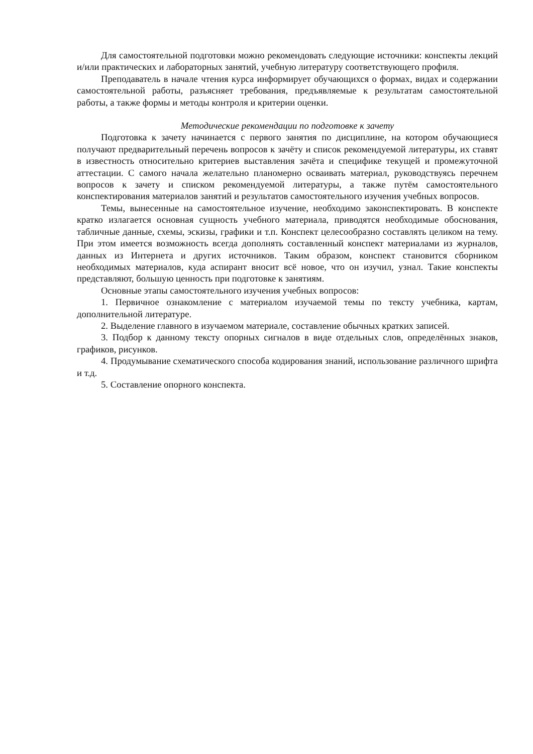Для самостоятельной подготовки можно рекомендовать следующие источники: конспекты лекций и/или практических и лабораторных занятий, учебную литературу соответствующего профиля.
Преподаватель в начале чтения курса информирует обучающихся о формах, видах и содержании самостоятельной работы, разъясняет требования, предъявляемые к результатам самостоятельной работы, а также формы и методы контроля и критерии оценки.
Методические рекомендации по подготовке к зачету
Подготовка к зачету начинается с первого занятия по дисциплине, на котором обучающиеся получают предварительный перечень вопросов к зачёту и список рекомендуемой литературы, их ставят в известность относительно критериев выставления зачёта и специфике текущей и промежуточной аттестации. С самого начала желательно планомерно осваивать материал, руководствуясь перечнем вопросов к зачету и списком рекомендуемой литературы, а также путём самостоятельного конспектирования материалов занятий и результатов самостоятельного изучения учебных вопросов.
Темы, вынесенные на самостоятельное изучение, необходимо законспектировать. В конспекте кратко излагается основная сущность учебного материала, приводятся необходимые обоснования, табличные данные, схемы, эскизы, графики и т.п. Конспект целесообразно составлять целиком на тему. При этом имеется возможность всегда дополнять составленный конспект материалами из журналов, данных из Интернета и других источников. Таким образом, конспект становится сборником необходимых материалов, куда аспирант вносит всё новое, что он изучил, узнал. Такие конспекты представляют, большую ценность при подготовке к занятиям.
Основные этапы самостоятельного изучения учебных вопросов:
1. Первичное ознакомление с материалом изучаемой темы по тексту учебника, картам, дополнительной литературе.
2. Выделение главного в изучаемом материале, составление обычных кратких записей.
3. Подбор к данному тексту опорных сигналов в виде отдельных слов, определённых знаков, графиков, рисунков.
4. Продумывание схематического способа кодирования знаний, использование различного шрифта и т.д.
5. Составление опорного конспекта.